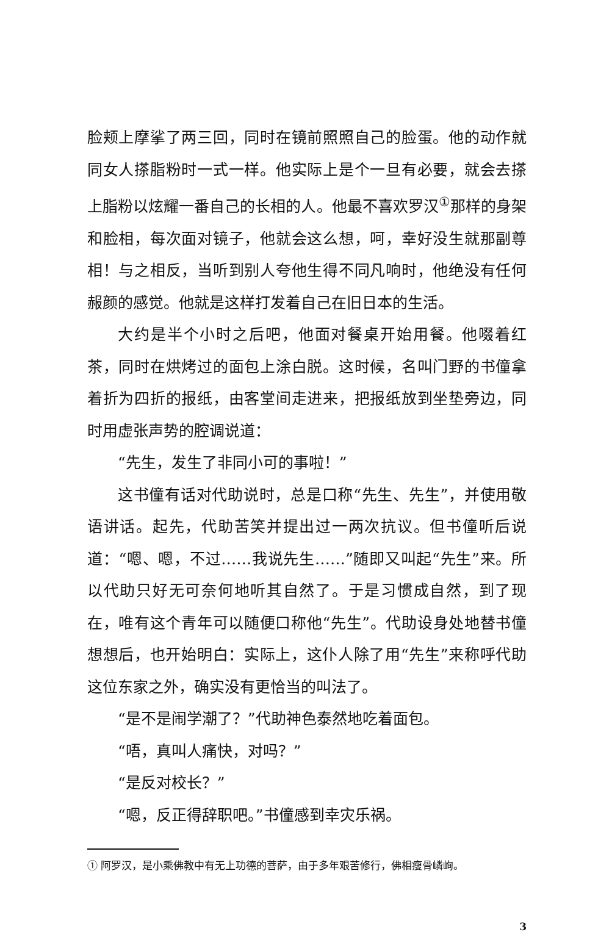脸颊上摩挲了两三回，同时在镜前照照自己的脸蛋。他的动作就同女人搽脂粉时一式一样。他实际上是个一旦有必要，就会去搽上脂粉以炫耀一番自己的长相的人。他最不喜欢罗汉<sup>①</sup>那样的身架和脸相，每次面对镜子，他就会这么想，呵，幸好没生就那副尊相！与之相反，当听到别人夸他生得不同凡响时，他绝没有任何赧颜的感觉。他就是这样打发着自己在旧日本的生活。
大约是半个小时之后吧，他面对餐桌开始用餐。他啜着红茶，同时在烘烤过的面包上涂白脱。这时候，名叫门野的书僮拿着折为四折的报纸，由客堂间走进来，把报纸放到坐垫旁边，同时用虚张声势的腔调说道：
“先生，发生了非同小可的事啦！”
这书僮有话对代助说时，总是口称“先生、先生”，并使用敬语讲话。起先，代助苦笑并提出过一两次抗议。但书僮听后说道：“嗯、嗯，不过……我说先生……”随即又叫起“先生”来。所以代助只好无可奈何地听其自然了。于是习惯成自然，到了现在，唯有这个青年可以随便口称他“先生”。代助设身处地替书僮想想后，也开始明白：实际上，这仆人除了用“先生”来称呼代助这位东家之外，确实没有更恰当的叫法了。
“是不是闹学潮了？”代助神色泰然地吃着面包。
“唔，真叫人痛快，对吗？”
“是反对校长？”
“嗯，反正得辞职吧。”书僮感到幸灾乐祸。
① 阿罗汉，是小乘佛教中有无上功德的菩萨，由于多年艰苦修行，佛相瘦骨嶙峋。
3